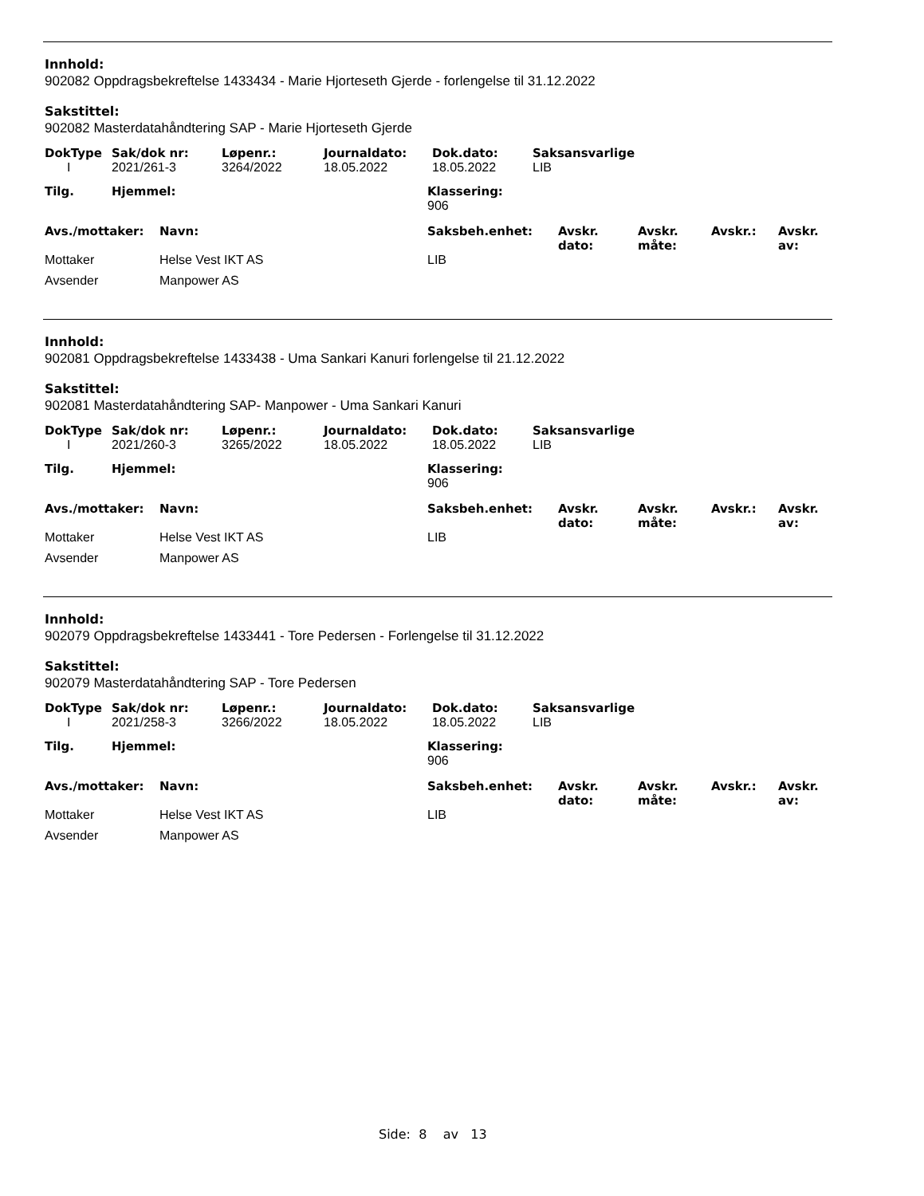Innhold:
902082 Oppdragsbekreftelse 1433434 - Marie Hjorteseth Gjerde - forlengelse til 31.12.2022
Sakstittel:
902082 Masterdatahåndtering SAP - Marie Hjorteseth Gjerde
| DokType | Sak/dok nr: | Løpenr.: | Journaldato: | Dok.dato: | Saksansvarlige |
| --- | --- | --- | --- | --- | --- |
| I | 2021/261-3 | 3264/2022 | 18.05.2022 | 18.05.2022 | LIB |
| Tilg. | Hjemmel: | Klassering: |
| --- | --- | --- |
| | | 906 |
| Avs./mottaker: | Navn: | Saksbeh.enhet: | Avskr. dato: | Avskr. måte: | Avskr.: | Avskr. av: |
| --- | --- | --- | --- | --- | --- | --- |
| Mottaker | Helse Vest IKT AS | LIB | | | | |
| Avsender | Manpower AS | | | | | |
Innhold:
902081 Oppdragsbekreftelse 1433438 - Uma Sankari Kanuri forlengelse til 21.12.2022
Sakstittel:
902081 Masterdatahåndtering SAP- Manpower - Uma Sankari Kanuri
| DokType | Sak/dok nr: | Løpenr.: | Journaldato: | Dok.dato: | Saksansvarlige |
| --- | --- | --- | --- | --- | --- |
| I | 2021/260-3 | 3265/2022 | 18.05.2022 | 18.05.2022 | LIB |
| Tilg. | Hjemmel: | Klassering: |
| --- | --- | --- |
| | | 906 |
| Avs./mottaker: | Navn: | Saksbeh.enhet: | Avskr. dato: | Avskr. måte: | Avskr.: | Avskr. av: |
| --- | --- | --- | --- | --- | --- | --- |
| Mottaker | Helse Vest IKT AS | LIB | | | | |
| Avsender | Manpower AS | | | | | |
Innhold:
902079 Oppdragsbekreftelse 1433441 - Tore Pedersen - Forlengelse til 31.12.2022
Sakstittel:
902079 Masterdatahåndtering SAP - Tore Pedersen
| DokType | Sak/dok nr: | Løpenr.: | Journaldato: | Dok.dato: | Saksansvarlige |
| --- | --- | --- | --- | --- | --- |
| I | 2021/258-3 | 3266/2022 | 18.05.2022 | 18.05.2022 | LIB |
| Tilg. | Hjemmel: | Klassering: |
| --- | --- | --- |
| | | 906 |
| Avs./mottaker: | Navn: | Saksbeh.enhet: | Avskr. dato: | Avskr. måte: | Avskr.: | Avskr. av: |
| --- | --- | --- | --- | --- | --- | --- |
| Mottaker | Helse Vest IKT AS | LIB | | | | |
| Avsender | Manpower AS | | | | | |
Side: 8 av 13